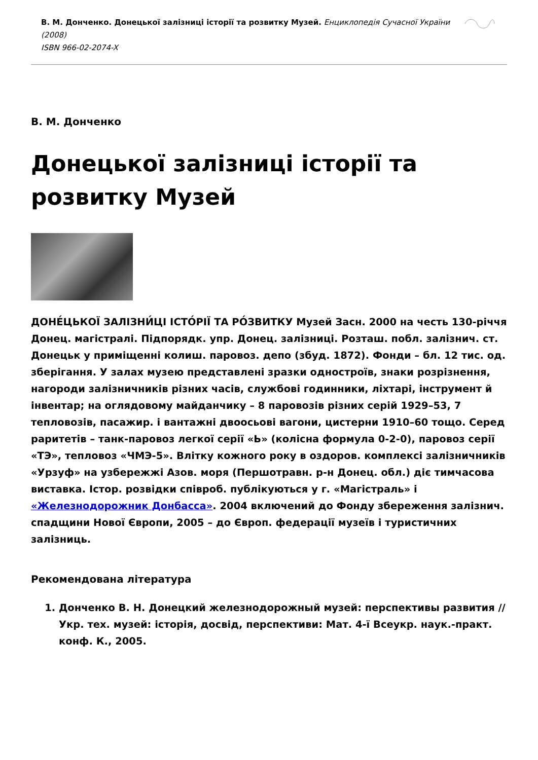В. М. Донченко. Донецької залізниці історії та розвитку Музей. Енциклопедія Сучасної України (2008)
ISBN 966-02-2074-X
В. М. Донченко
Донецької залізниці історії та розвитку Музей
ДОНЕ́ЦЬКОЇ ЗАЛІЗНИ́ЦІ ІСТО́РІЇ ТА РО́ЗВИТКУ Музей Засн. 2000 на честь 130-річчя Донец. магістралі. Підпорядк. упр. Донец. залізниці. Розташ. побл. залізнич. ст. Донецьк у приміщенні колиш. паровоз. депо (збуд. 1872). Фонди – бл. 12 тис. од. зберігання. У залах музею представлені зразки одностроїв, знаки розрізнення, нагороди залізничників різних часів, службові годинники, ліхтарі, інструмент й інвентар; на оглядовому майданчику – 8 паровозів різних серій 1929–53, 7 тепловозів, пасажир. і вантажні двоосьові вагони, цистерни 1910–60 тощо. Серед раритетів – танк-паровоз легкої серії «Ь» (колісна формула 0-2-0), паровоз серії «ТЭ», тепловоз «ЧМЭ-5». Влітку кожного року в оздоров. комплексі залізничників «Урзуф» на узбережжі Азов. моря (Першотравн. р-н Донец. обл.) діє тимчасова виставка. Істор. розвідки співроб. публікуються у г. «Магістраль» і «Железнодорожник Донбасса». 2004 включений до Фонду збереження залізнич. спадщини Нової Європи, 2005 – до Європ. федерації музеїв і туристичних залізниць.
Рекомендована література
1. Донченко В. Н. Донецкий железнодорожный музей: перспективы развития // Укр. тех. музей: історія, досвід, перспективи: Мат. 4-ї Всеукр. наук.-практ. конф. К., 2005.